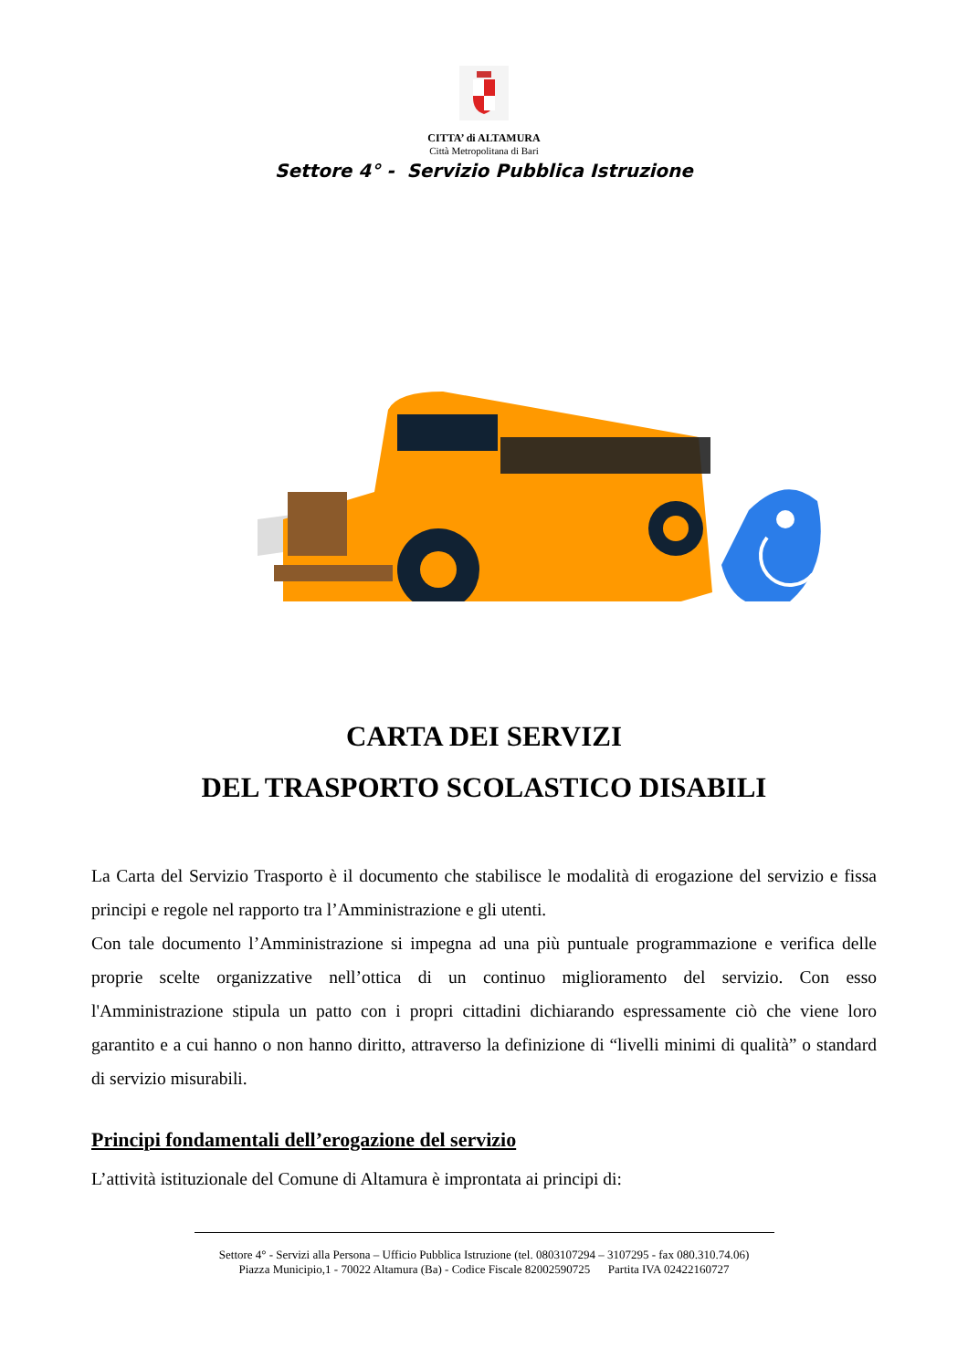CITTA’ di ALTAMURA
Città Metropolitana di Bari
Settore 4° - Servizio Pubblica Istruzione
CARTA DEI SERVIZI
DEL TRASPORTO SCOLASTICO DISABILI
La Carta del Servizio Trasporto è il documento che stabilisce le modalità di erogazione del servizio e fissa principi e regole nel rapporto tra l’Amministrazione e gli utenti.
Con tale documento l’Amministrazione si impegna ad una più puntuale programmazione e verifica delle proprie scelte organizzative nell’ottica di un continuo miglioramento del servizio. Con esso l'Amministrazione stipula un patto con i propri cittadini dichiarando espressamente ciò che viene loro garantito e a cui hanno o non hanno diritto, attraverso la definizione di “livelli minimi di qualità” o standard di servizio misurabili.
Principi fondamentali dell’erogazione del servizio
L’attività istituzionale del Comune di Altamura è improntata ai principi di:
Settore 4° - Servizi alla Persona – Ufficio Pubblica Istruzione (tel. 0803107294 – 3107295 - fax 080.310.74.06)
Piazza Municipio,1 - 70022 Altamura (Ba) - Codice Fiscale 82002590725 Partita IVA 02422160727